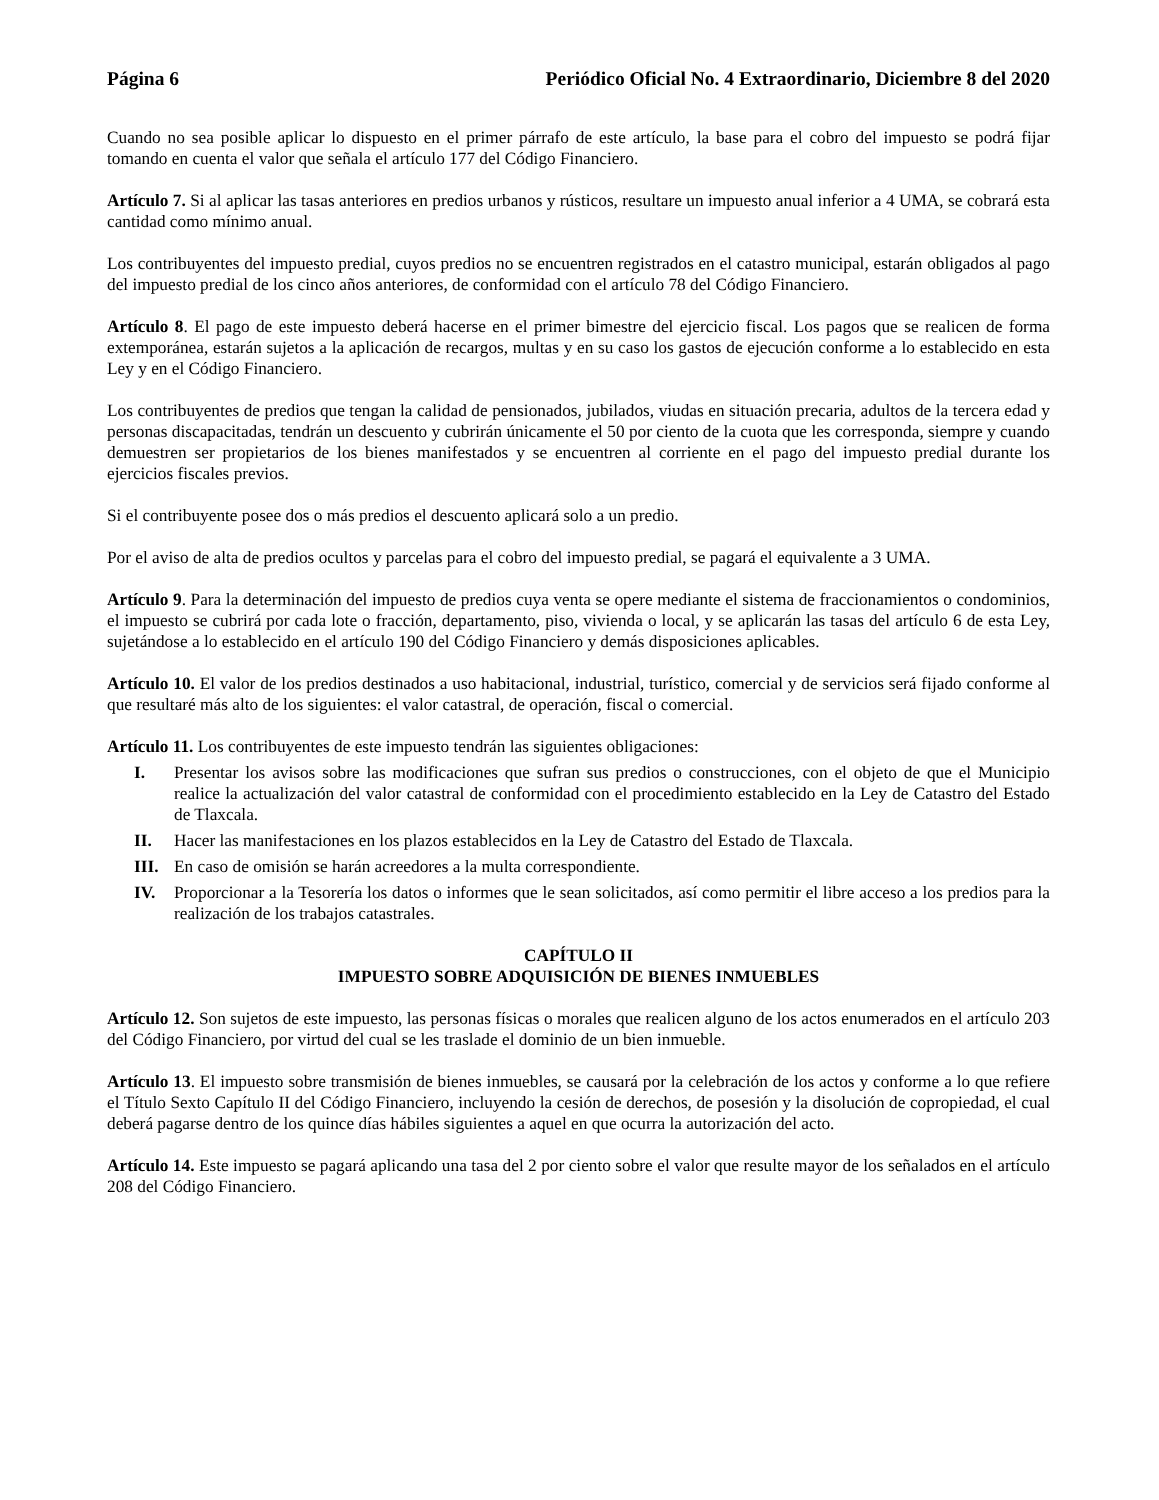Página 6 Periódico Oficial No. 4 Extraordinario, Diciembre 8 del 2020
Cuando no sea posible aplicar lo dispuesto en el primer párrafo de este artículo, la base para el cobro del impuesto se podrá fijar tomando en cuenta el valor que señala el artículo 177 del Código Financiero.
Artículo 7. Si al aplicar las tasas anteriores en predios urbanos y rústicos, resultare un impuesto anual inferior a 4 UMA, se cobrará esta cantidad como mínimo anual.
Los contribuyentes del impuesto predial, cuyos predios no se encuentren registrados en el catastro municipal, estarán obligados al pago del impuesto predial de los cinco años anteriores, de conformidad con el artículo 78 del Código Financiero.
Artículo 8. El pago de este impuesto deberá hacerse en el primer bimestre del ejercicio fiscal. Los pagos que se realicen de forma extemporánea, estarán sujetos a la aplicación de recargos, multas y en su caso los gastos de ejecución conforme a lo establecido en esta Ley y en el Código Financiero.
Los contribuyentes de predios que tengan la calidad de pensionados, jubilados, viudas en situación precaria, adultos de la tercera edad y personas discapacitadas, tendrán un descuento y cubrirán únicamente el 50 por ciento de la cuota que les corresponda, siempre y cuando demuestren ser propietarios de los bienes manifestados y se encuentren al corriente en el pago del impuesto predial durante los ejercicios fiscales previos.
Si el contribuyente posee dos o más predios el descuento aplicará solo a un predio.
Por el aviso de alta de predios ocultos y parcelas para el cobro del impuesto predial, se pagará el equivalente a 3 UMA.
Artículo 9. Para la determinación del impuesto de predios cuya venta se opere mediante el sistema de fraccionamientos o condominios, el impuesto se cubrirá por cada lote o fracción, departamento, piso, vivienda o local, y se aplicarán las tasas del artículo 6 de esta Ley, sujetándose a lo establecido en el artículo 190 del Código Financiero y demás disposiciones aplicables.
Artículo 10. El valor de los predios destinados a uso habitacional, industrial, turístico, comercial y de servicios será fijado conforme al que resultaré más alto de los siguientes: el valor catastral, de operación, fiscal o comercial.
Artículo 11. Los contribuyentes de este impuesto tendrán las siguientes obligaciones:
I. Presentar los avisos sobre las modificaciones que sufran sus predios o construcciones, con el objeto de que el Municipio realice la actualización del valor catastral de conformidad con el procedimiento establecido en la Ley de Catastro del Estado de Tlaxcala.
II. Hacer las manifestaciones en los plazos establecidos en la Ley de Catastro del Estado de Tlaxcala.
III. En caso de omisión se harán acreedores a la multa correspondiente.
IV. Proporcionar a la Tesorería los datos o informes que le sean solicitados, así como permitir el libre acceso a los predios para la realización de los trabajos catastrales.
CAPÍTULO II
IMPUESTO SOBRE ADQUISICIÓN DE BIENES INMUEBLES
Artículo 12. Son sujetos de este impuesto, las personas físicas o morales que realicen alguno de los actos enumerados en el artículo 203 del Código Financiero, por virtud del cual se les traslade el dominio de un bien inmueble.
Artículo 13. El impuesto sobre transmisión de bienes inmuebles, se causará por la celebración de los actos y conforme a lo que refiere el Título Sexto Capítulo II del Código Financiero, incluyendo la cesión de derechos, de posesión y la disolución de copropiedad, el cual deberá pagarse dentro de los quince días hábiles siguientes a aquel en que ocurra la autorización del acto.
Artículo 14. Este impuesto se pagará aplicando una tasa del 2 por ciento sobre el valor que resulte mayor de los señalados en el artículo 208 del Código Financiero.